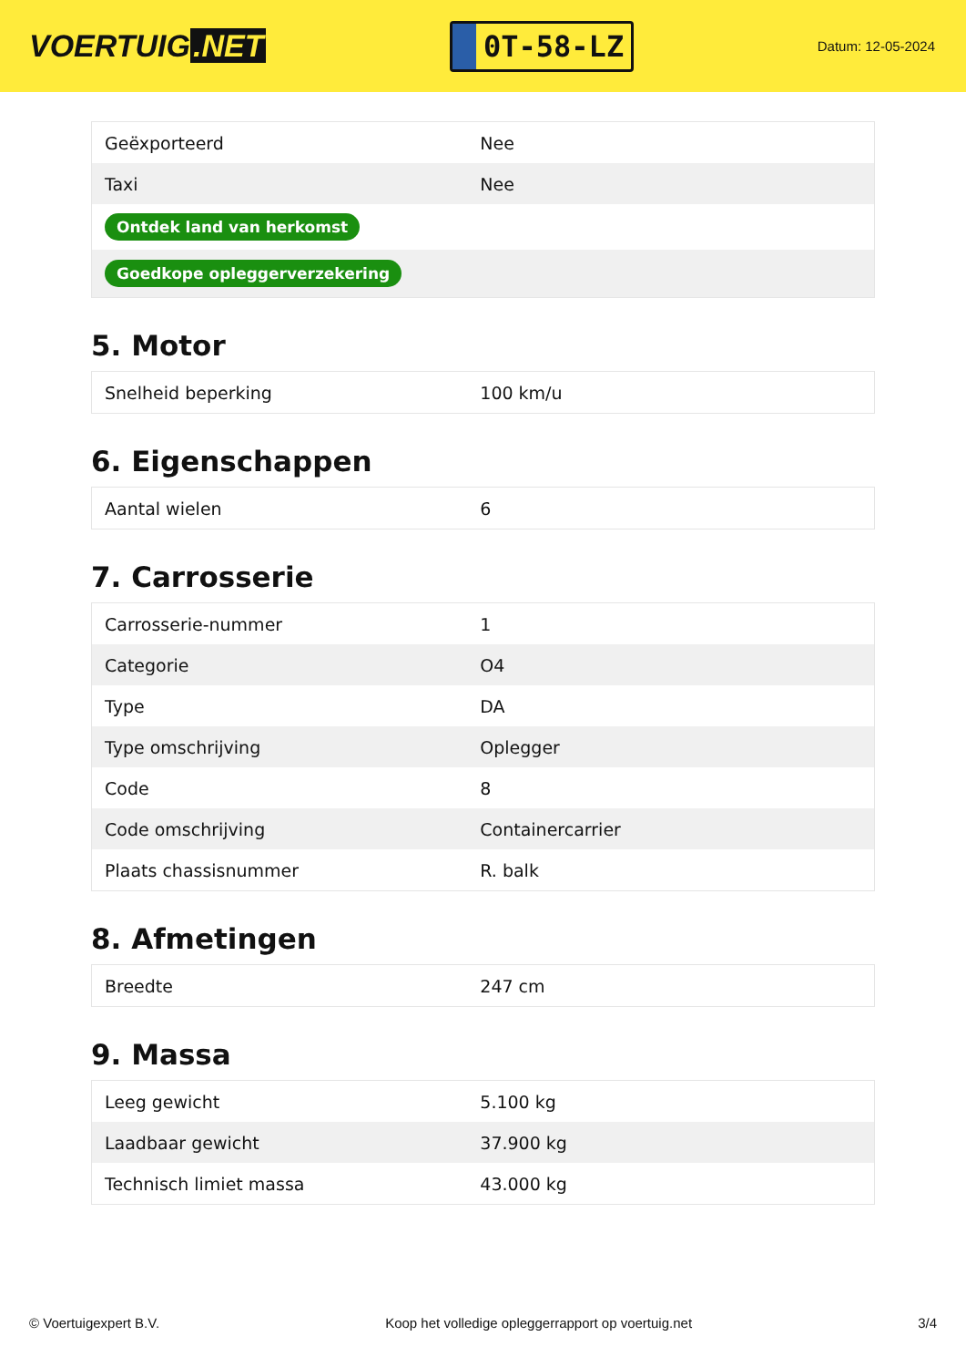VOERTUIG.NET
0T-58-LZ
Datum: 12-05-2024
| Geëxporteerd | Nee |
| Taxi | Nee |
| Ontdek land van herkomst | |
| Goedkope opleggerverzekering | |
5. Motor
| Snelheid beperking | 100 km/u |
6. Eigenschappen
| Aantal wielen | 6 |
7. Carrosserie
| Carrosserie-nummer | 1 |
| Categorie | O4 |
| Type | DA |
| Type omschrijving | Oplegger |
| Code | 8 |
| Code omschrijving | Containercarrier |
| Plaats chassisnummer | R. balk |
8. Afmetingen
| Breedte | 247 cm |
9. Massa
| Leeg gewicht | 5.100 kg |
| Laadbaar gewicht | 37.900 kg |
| Technisch limiet massa | 43.000 kg |
© Voertuigexpert B.V. Koop het volledige opleggerrapport op voertuig.net 3/4